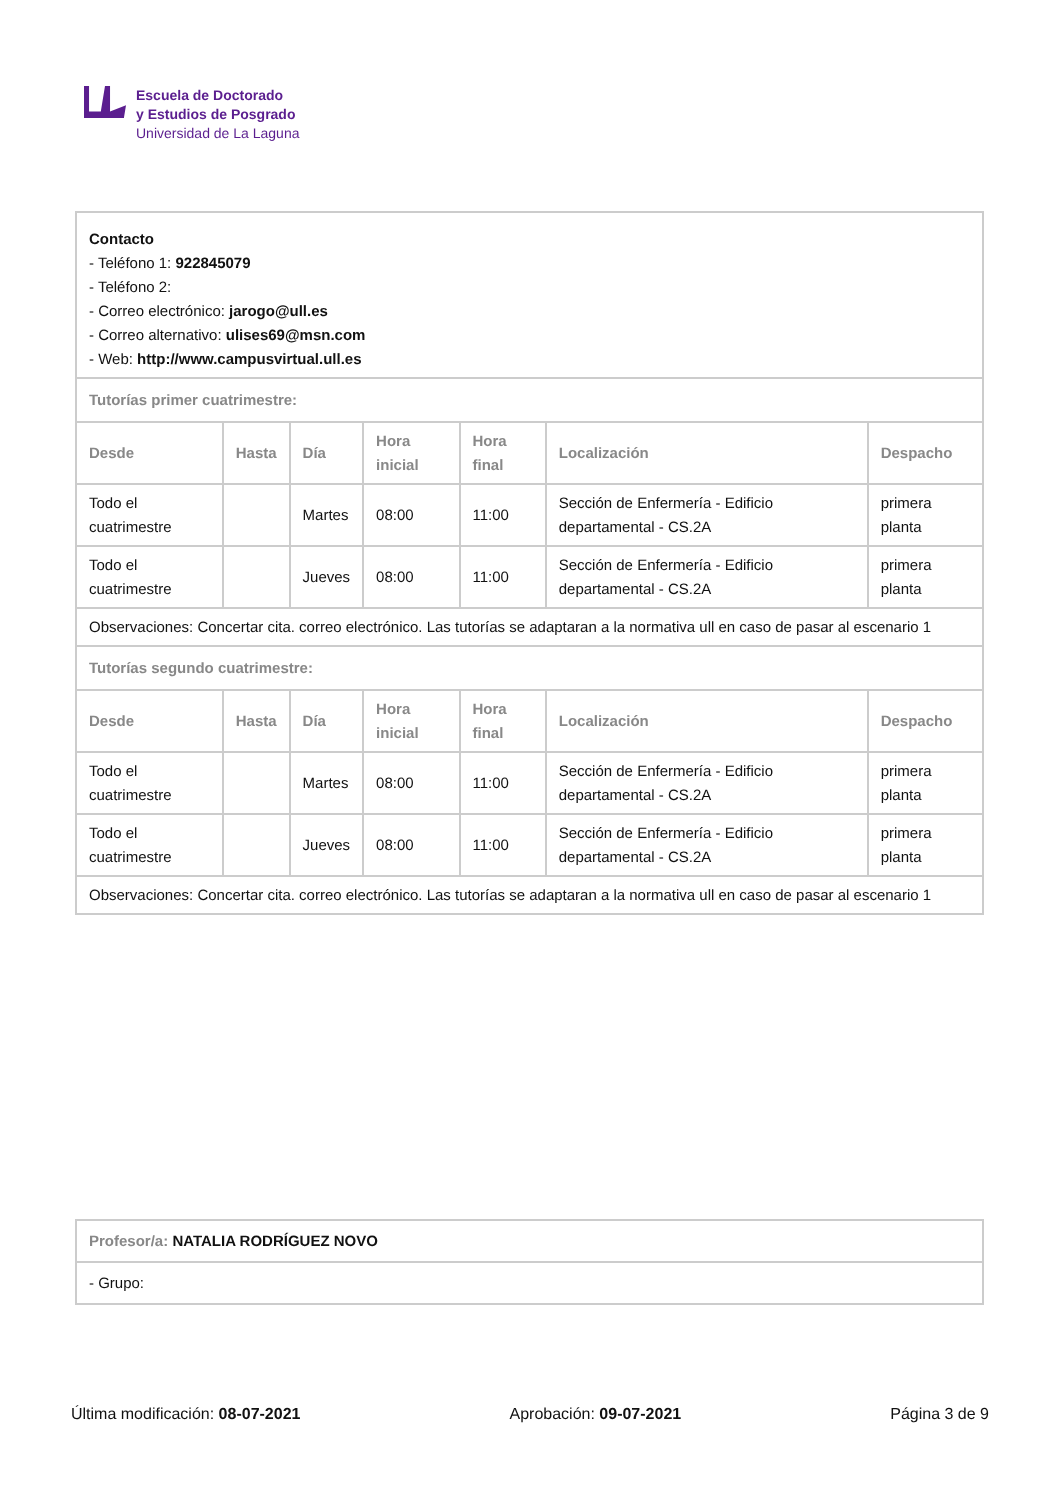Escuela de Doctorado
y Estudios de Posgrado
Universidad de La Laguna
| Contacto - Teléfono 1: 922845079 - Teléfono 2: - Correo electrónico: jarogo@ull.es - Correo alternativo: ulises69@msn.com - Web: http://www.campusvirtual.ull.es | | | | | | |
| Tutorías primer cuatrimestre: | | | | | | |
| Desde | Hasta | Día | Hora inicial | Hora final | Localización | Despacho |
| Todo el cuatrimestre | | Martes | 08:00 | 11:00 | Sección de Enfermería - Edificio departamental - CS.2A | primera planta |
| Todo el cuatrimestre | | Jueves | 08:00 | 11:00 | Sección de Enfermería - Edificio departamental - CS.2A | primera planta |
| Observaciones: Concertar cita. correo electrónico. Las tutorías se adaptaran a la normativa ull en caso de pasar al escenario 1 | | | | | | |
| Tutorías segundo cuatrimestre: | | | | | | |
| Desde | Hasta | Día | Hora inicial | Hora final | Localización | Despacho |
| Todo el cuatrimestre | | Martes | 08:00 | 11:00 | Sección de Enfermería - Edificio departamental - CS.2A | primera planta |
| Todo el cuatrimestre | | Jueves | 08:00 | 11:00 | Sección de Enfermería - Edificio departamental - CS.2A | primera planta |
| Observaciones: Concertar cita. correo electrónico. Las tutorías se adaptaran a la normativa ull en caso de pasar al escenario 1 | | | | | | |
| Profesor/a: NATALIA RODRÍGUEZ NOVO |
| - Grupo: |
Última modificación: 08-07-2021 Aprobación: 09-07-2021 Página 3 de 9